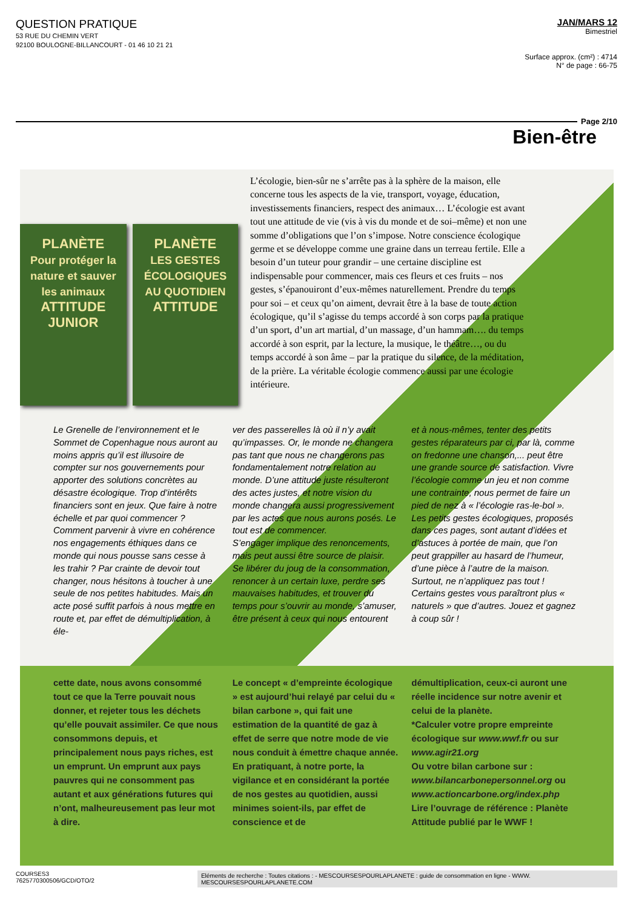QUESTION PRATIQUE
53 RUE DU CHEMIN VERT
92100 BOULOGNE-BILLANCOURT - 01 46 10 21 21
JAN/MARS 12
Bimestriel
Surface approx. (cm²) : 4714
N° de page : 66-75
Page 2/10
Bien-être
PLANÈTE
Pour protéger la nature et sauver les animaux
ATTITUDE
JUNIOR
PLANÈTE
LES GESTES ÉCOLOGIQUES AU QUOTIDIEN
ATTITUDE
L’écologie, bien-sûr ne s’arrête pas à la sphère de la maison, elle concerne tous les aspects de la vie, transport, voyage, éducation, investissements financiers, respect des animaux… L’écologie est avant tout une attitude de vie (vis à vis du monde et de soi–même) et non une somme d’obligations que l’on s’impose. Notre conscience écologique germe et se développe comme une graine dans un terreau fertile. Elle a besoin d’un tuteur pour grandir – une certaine discipline est indispensable pour commencer, mais ces fleurs et ces fruits – nos gestes, s’épanouiront d’eux-mêmes naturellement. Prendre du temps pour soi – et ceux qu’on aiment, devrait être à la base de toute action écologique, qu’il s’agisse du temps accordé à son corps par la pratique d’un sport, d’un art martial, d’un massage, d’un hammam…. du temps accordé à son esprit, par la lecture, la musique, le théâtre…, ou du temps accordé à son âme – par la pratique du silence, de la méditation, de la prière. La véritable écologie commence aussi par une écologie intérieure.
Le Grenelle de l’environnement et le Sommet de Copenhague nous auront au moins appris qu’il est illusoire de compter sur nos gouvernements pour apporter des solutions concrètes au désastre écologique. Trop d’intérêts financiers sont en jeux. Que faire à notre échelle et par quoi commencer ? Comment parvenir à vivre en cohérence nos engagements éthiques dans ce monde qui nous pousse sans cesse à les trahir ? Par crainte de devoir tout changer, nous hésitons à toucher à une seule de nos petites habitudes. Mais un acte posé suffit parfois à nous mettre en route et, par effet de démultiplication, à éle-
ver des passerelles là où il n’y avait qu’impasses. Or, le monde ne changera pas tant que nous ne changerons pas fondamentalement notre relation au monde. D’une attitude juste résulteront des actes justes, et notre vision du monde changera aussi progressivement par les actes que nous aurons posés. Le tout est de commencer.
S’engager implique des renoncements, mais peut aussi être source de plaisir. Se libérer du joug de la consommation, renoncer à un certain luxe, perdre ses mauvaises habitudes, et trouver du temps pour s’ouvrir au monde, s’amuser, être présent à ceux qui nous entourent
et à nous-mêmes, tenter des petits gestes réparateurs par ci, par là, comme on fredonne une chanson,... peut être une grande source de satisfaction. Vivre l’écologie comme un jeu et non comme une contrainte, nous permet de faire un pied de nez à « l’écologie ras-le-bol ». Les petits gestes écologiques, proposés dans ces pages, sont autant d’idées et d’astuces à portée de main, que l’on peut grappiller au hasard de l’humeur, d’une pièce à l’autre de la maison. Surtout, ne n’appliquez pas tout ! Certains gestes vous paraîtront plus « naturels » que d’autres. Jouez et gagnez à coup sûr !
cette date, nous avons consommé tout ce que la Terre pouvait nous donner, et rejeter tous les déchets qu’elle pouvait assimiler. Ce que nous consommons depuis, et principalement nous pays riches, est un emprunt. Un emprunt aux pays pauvres qui ne consomment pas autant et aux générations futures qui n’ont, malheureusement pas leur mot à dire.
Le concept « d’empreinte écologique » est aujourd’hui relayé par celui du « bilan carbone », qui fait une estimation de la quantité de gaz à effet de serre que notre mode de vie nous conduit à émettre chaque année. En pratiquant, à notre porte, la vigilance et en considérant la portée de nos gestes au quotidien, aussi minimes soient-ils, par effet de conscience et de
démultiplication, ceux-ci auront une réelle incidence sur notre avenir et celui de la planète.
*Calculer votre propre empreinte écologique sur www.wwf.fr ou sur www.agir21.org
Ou votre bilan carbone sur : www.bilancarbonepersonnel.org ou www.actioncarbone.org/index.php
Lire l’ouvrage de référence : Planète Attitude publié par le WWF !
COURSES3
7625770300506/GCD/OTO/2
Eléments de recherche : Toutes citations : - MESCOURSESPOURLAPLANETE : guide de consommation en ligne - WWW.
MESCOURSESPOURLAPLANETE.COM